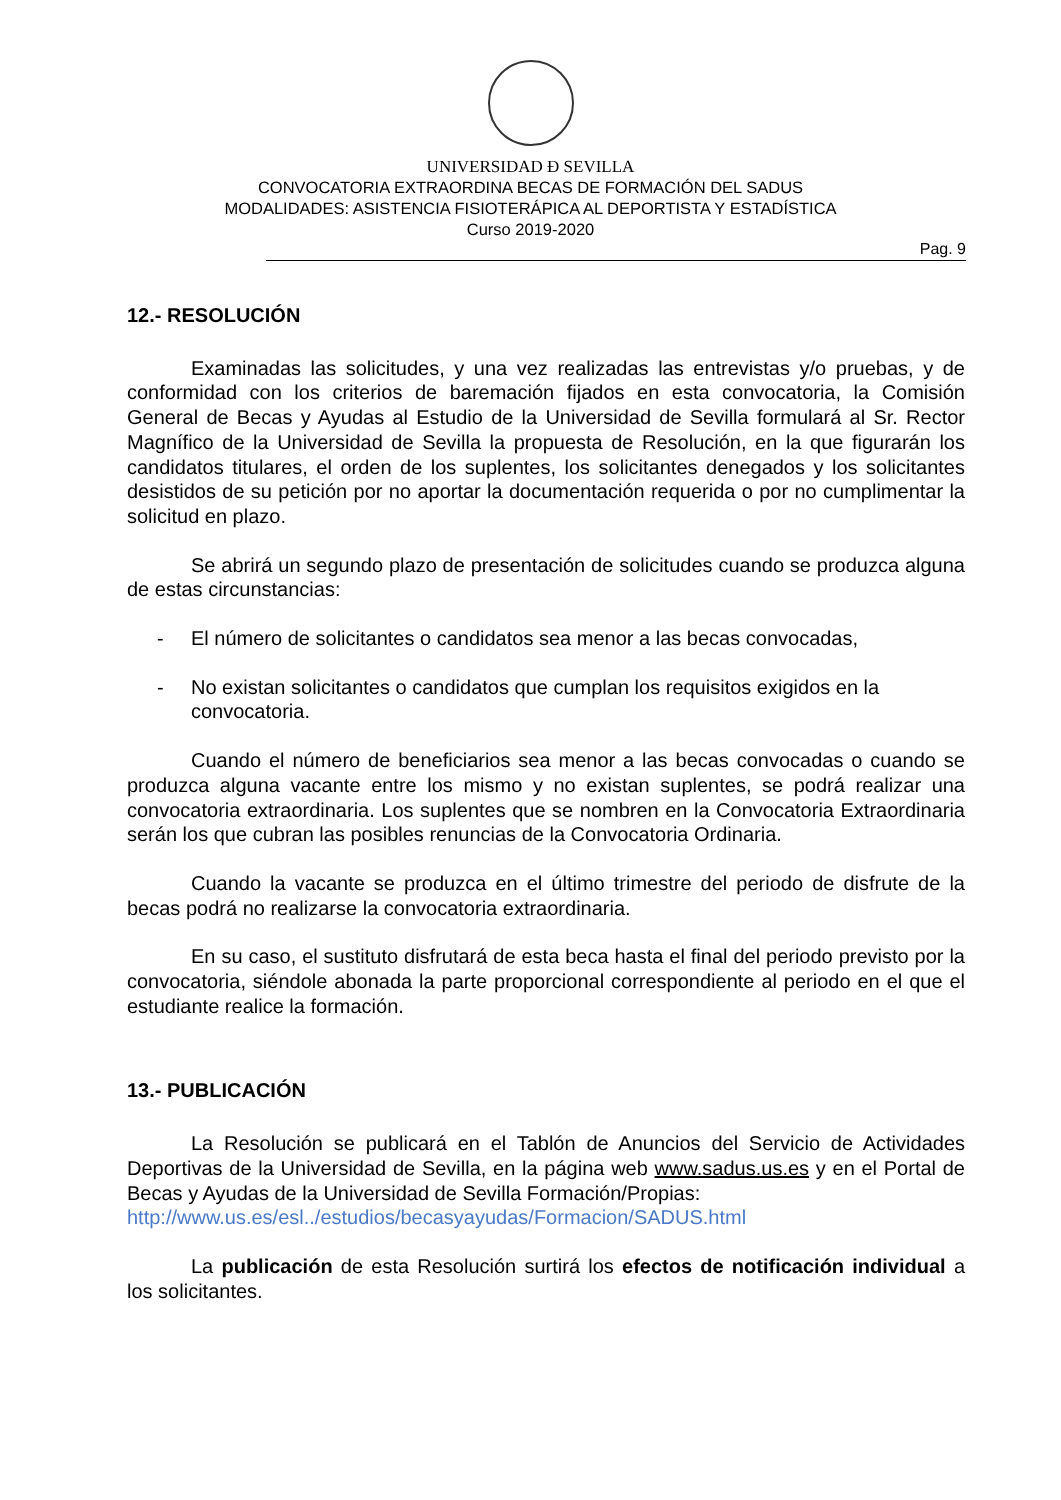UNIVERSIDAD Ð SEVILLA
CONVOCATORIA EXTRAORDINA BECAS DE FORMACIÓN DEL SADUS
MODALIDADES: ASISTENCIA FISIOTERÁPICA AL DEPORTISTA Y ESTADÍSTICA
Curso 2019-2020
Pag. 9
12.- RESOLUCIÓN
Examinadas las solicitudes, y una vez realizadas las entrevistas y/o pruebas, y de conformidad con los criterios de baremación fijados en esta convocatoria, la Comisión General de Becas y Ayudas al Estudio de la Universidad de Sevilla formulará al Sr. Rector Magnífico de la Universidad de Sevilla la propuesta de Resolución, en la que figurarán los candidatos titulares, el orden de los suplentes, los solicitantes denegados y los solicitantes desistidos de su petición por no aportar la documentación requerida o por no cumplimentar la solicitud en plazo.
Se abrirá un segundo plazo de presentación de solicitudes cuando se produzca alguna de estas circunstancias:
- El número de solicitantes o candidatos sea menor a las becas convocadas,
- No existan solicitantes o candidatos que cumplan los requisitos exigidos en la convocatoria.
Cuando el número de beneficiarios sea menor a las becas convocadas o cuando se produzca alguna vacante entre los mismo y no existan suplentes, se podrá realizar una convocatoria extraordinaria. Los suplentes que se nombren en la Convocatoria Extraordinaria serán los que cubran las posibles renuncias de la Convocatoria Ordinaria.
Cuando la vacante se produzca en el último trimestre del periodo de disfrute de la becas podrá no realizarse la convocatoria extraordinaria.
En su caso, el sustituto disfrutará de esta beca hasta el final del periodo previsto por la convocatoria, siéndole abonada la parte proporcional correspondiente al periodo en el que el estudiante realice la formación.
13.- PUBLICACIÓN
La Resolución se publicará en el Tablón de Anuncios del Servicio de Actividades Deportivas de la Universidad de Sevilla, en la página web www.sadus.us.es y en el Portal de Becas y Ayudas de la Universidad de Sevilla Formación/Propias:
http://www.us.es/esl../estudios/becasyayudas/Formacion/SADUS.html
La publicación de esta Resolución surtirá los efectos de notificación individual a los solicitantes.